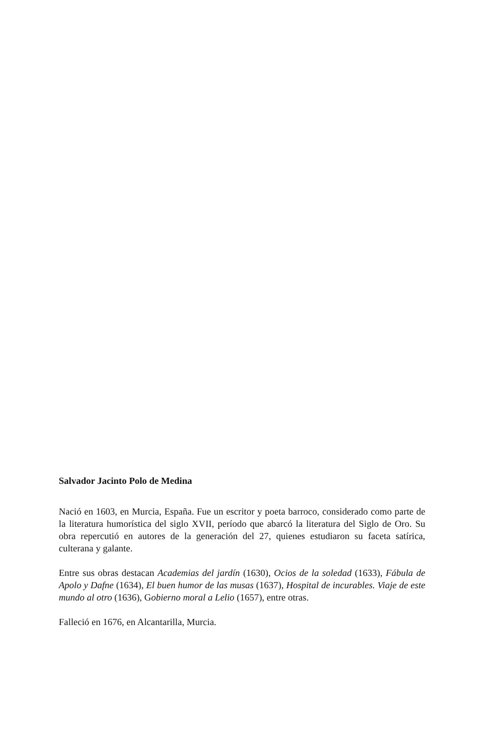Salvador Jacinto Polo de Medina
Nació en 1603, en Murcia, España. Fue un escritor y poeta barroco, considerado como parte de la literatura humorística del siglo XVII, período que abarcó la literatura del Siglo de Oro. Su obra repercutió en autores de la generación del 27, quienes estudiaron su faceta satírica, culterana y galante.
Entre sus obras destacan Academias del jardín (1630), Ocios de la soledad (1633), Fábula de Apolo y Dafne (1634), El buen humor de las musas (1637), Hospital de incurables. Viaje de este mundo al otro (1636), Gobierno moral a Lelio (1657), entre otras.
Falleció en 1676, en Alcantarilla, Murcia.